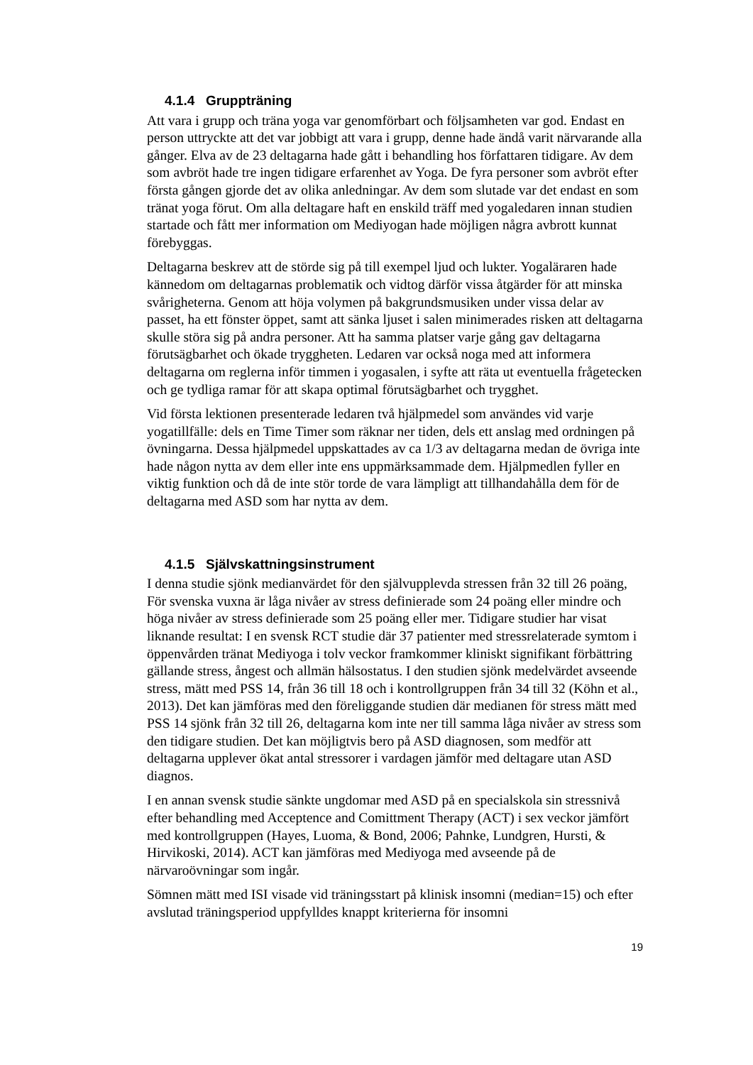4.1.4 Gruppträning
Att vara i grupp och träna yoga var genomförbart och följsamheten var god. Endast en person uttryckte att det var jobbigt att vara i grupp, denne hade ändå varit närvarande alla gånger. Elva av de 23 deltagarna hade gått i behandling hos författaren tidigare. Av dem som avbröt hade tre ingen tidigare erfarenhet av Yoga. De fyra personer som avbröt efter första gången gjorde det av olika anledningar. Av dem som slutade var det endast en som tränat yoga förut. Om alla deltagare haft en enskild träff med yogaledaren innan studien startade och fått mer information om Mediyogan hade möjligen några avbrott kunnat förebyggas.
Deltagarna beskrev att de störde sig på till exempel ljud och lukter. Yogaläraren hade kännedom om deltagarnas problematik och vidtog därför vissa åtgärder för att minska svårigheterna. Genom att höja volymen på bakgrundsmusiken under vissa delar av passet, ha ett fönster öppet, samt att sänka ljuset i salen minimerades risken att deltagarna skulle störa sig på andra personer. Att ha samma platser varje gång gav deltagarna förutsägbarhet och ökade tryggheten. Ledaren var också noga med att informera deltagarna om reglerna inför timmen i yogasalen, i syfte att räta ut eventuella frågetecken och ge tydliga ramar för att skapa optimal förutsägbarhet och trygghet.
Vid första lektionen presenterade ledaren två hjälpmedel som användes vid varje yogatillfälle: dels en Time Timer som räknar ner tiden, dels ett anslag med ordningen på övningarna. Dessa hjälpmedel uppskattades av ca 1/3 av deltagarna medan de övriga inte hade någon nytta av dem eller inte ens uppmärksammade dem. Hjälpmedlen fyller en viktig funktion och då de inte stör torde de vara lämpligt att tillhandahålla dem för de deltagarna med ASD som har nytta av dem.
4.1.5 Självskattningsinstrument
I denna studie sjönk medianvärdet för den självupplevda stressen från 32 till 26 poäng, För svenska vuxna är låga nivåer av stress definierade som 24 poäng eller mindre och höga nivåer av stress definierade som 25 poäng eller mer. Tidigare studier har visat liknande resultat: I en svensk RCT studie där 37 patienter med stressrelaterade symtom i öppenvården tränat Mediyoga i tolv veckor framkommer kliniskt signifikant förbättring gällande stress, ångest och allmän hälsostatus. I den studien sjönk medelvärdet avseende stress, mätt med PSS 14, från 36 till 18 och i kontrollgruppen från 34 till 32 (Köhn et al., 2013). Det kan jämföras med den föreliggande studien där medianen för stress mätt med PSS 14 sjönk från 32 till 26, deltagarna kom inte ner till samma låga nivåer av stress som den tidigare studien. Det kan möjligtvis bero på ASD diagnosen, som medför att deltagarna upplever ökat antal stressorer i vardagen jämför med deltagare utan ASD diagnos.
I en annan svensk studie sänkte ungdomar med ASD på en specialskola sin stressnivå efter behandling med Acceptence and Comittment Therapy (ACT) i sex veckor jämfört med kontrollgruppen (Hayes, Luoma, & Bond, 2006; Pahnke, Lundgren, Hursti, & Hirvikoski, 2014). ACT kan jämföras med Mediyoga med avseende på de närvaroövningar som ingår.
Sömnen mätt med ISI visade vid träningsstart på klinisk insomni (median=15) och efter avslutad träningsperiod uppfylldes knappt kriterierna för insomni
19